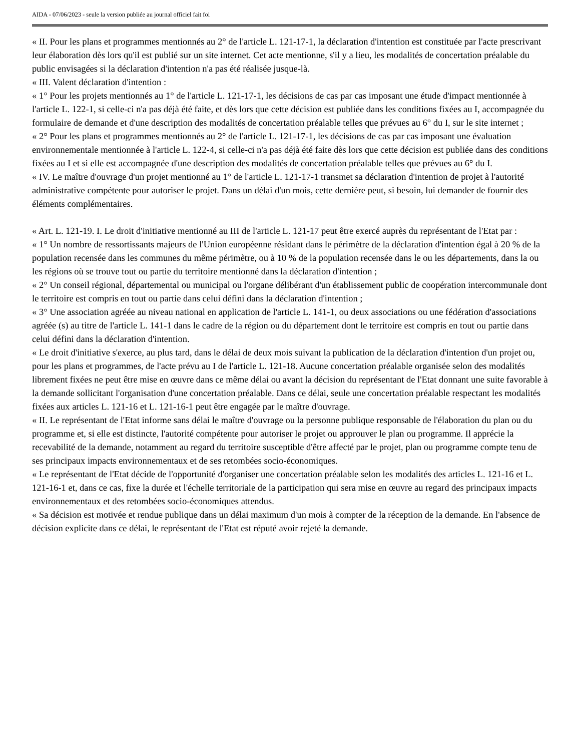AIDA - 07/06/2023 - seule la version publiée au journal officiel fait foi
« II. Pour les plans et programmes mentionnés au 2° de l'article L. 121-17-1, la déclaration d'intention est constituée par l'acte prescrivant leur élaboration dès lors qu'il est publié sur un site internet. Cet acte mentionne, s'il y a lieu, les modalités de concertation préalable du public envisagées si la déclaration d'intention n'a pas été réalisée jusque-là.
« III. Valent déclaration d'intention :
« 1° Pour les projets mentionnés au 1° de l'article L. 121-17-1, les décisions de cas par cas imposant une étude d'impact mentionnée à l'article L. 122-1, si celle-ci n'a pas déjà été faite, et dès lors que cette décision est publiée dans les conditions fixées au I, accompagnée du formulaire de demande et d'une description des modalités de concertation préalable telles que prévues au 6° du I, sur le site internet ;
« 2° Pour les plans et programmes mentionnés au 2° de l'article L. 121-17-1, les décisions de cas par cas imposant une évaluation environnementale mentionnée à l'article L. 122-4, si celle-ci n'a pas déjà été faite dès lors que cette décision est publiée dans des conditions fixées au I et si elle est accompagnée d'une description des modalités de concertation préalable telles que prévues au 6° du I.
« IV. Le maître d'ouvrage d'un projet mentionné au 1° de l'article L. 121-17-1 transmet sa déclaration d'intention de projet à l'autorité administrative compétente pour autoriser le projet. Dans un délai d'un mois, cette dernière peut, si besoin, lui demander de fournir des éléments complémentaires.
« Art. L. 121-19. I. Le droit d'initiative mentionné au III de l'article L. 121-17 peut être exercé auprès du représentant de l'Etat par :
« 1° Un nombre de ressortissants majeurs de l'Union européenne résidant dans le périmètre de la déclaration d'intention égal à 20 % de la population recensée dans les communes du même périmètre, ou à 10 % de la population recensée dans le ou les départements, dans la ou les régions où se trouve tout ou partie du territoire mentionné dans la déclaration d'intention ;
« 2° Un conseil régional, départemental ou municipal ou l'organe délibérant d'un établissement public de coopération intercommunale dont le territoire est compris en tout ou partie dans celui défini dans la déclaration d'intention ;
« 3° Une association agréée au niveau national en application de l'article L. 141-1, ou deux associations ou une fédération d'associations agréée (s) au titre de l'article L. 141-1 dans le cadre de la région ou du département dont le territoire est compris en tout ou partie dans celui défini dans la déclaration d'intention.
« Le droit d'initiative s'exerce, au plus tard, dans le délai de deux mois suivant la publication de la déclaration d'intention d'un projet ou, pour les plans et programmes, de l'acte prévu au I de l'article L. 121-18. Aucune concertation préalable organisée selon des modalités librement fixées ne peut être mise en œuvre dans ce même délai ou avant la décision du représentant de l'Etat donnant une suite favorable à la demande sollicitant l'organisation d'une concertation préalable. Dans ce délai, seule une concertation préalable respectant les modalités fixées aux articles L. 121-16 et L. 121-16-1 peut être engagée par le maître d'ouvrage.
« II. Le représentant de l'Etat informe sans délai le maître d'ouvrage ou la personne publique responsable de l'élaboration du plan ou du programme et, si elle est distincte, l'autorité compétente pour autoriser le projet ou approuver le plan ou programme. Il apprécie la recevabilité de la demande, notamment au regard du territoire susceptible d'être affecté par le projet, plan ou programme compte tenu de ses principaux impacts environnementaux et de ses retombées socio-économiques.
« Le représentant de l'Etat décide de l'opportunité d'organiser une concertation préalable selon les modalités des articles L. 121-16 et L. 121-16-1 et, dans ce cas, fixe la durée et l'échelle territoriale de la participation qui sera mise en œuvre au regard des principaux impacts environnementaux et des retombées socio-économiques attendus.
« Sa décision est motivée et rendue publique dans un délai maximum d'un mois à compter de la réception de la demande. En l'absence de décision explicite dans ce délai, le représentant de l'Etat est réputé avoir rejeté la demande.